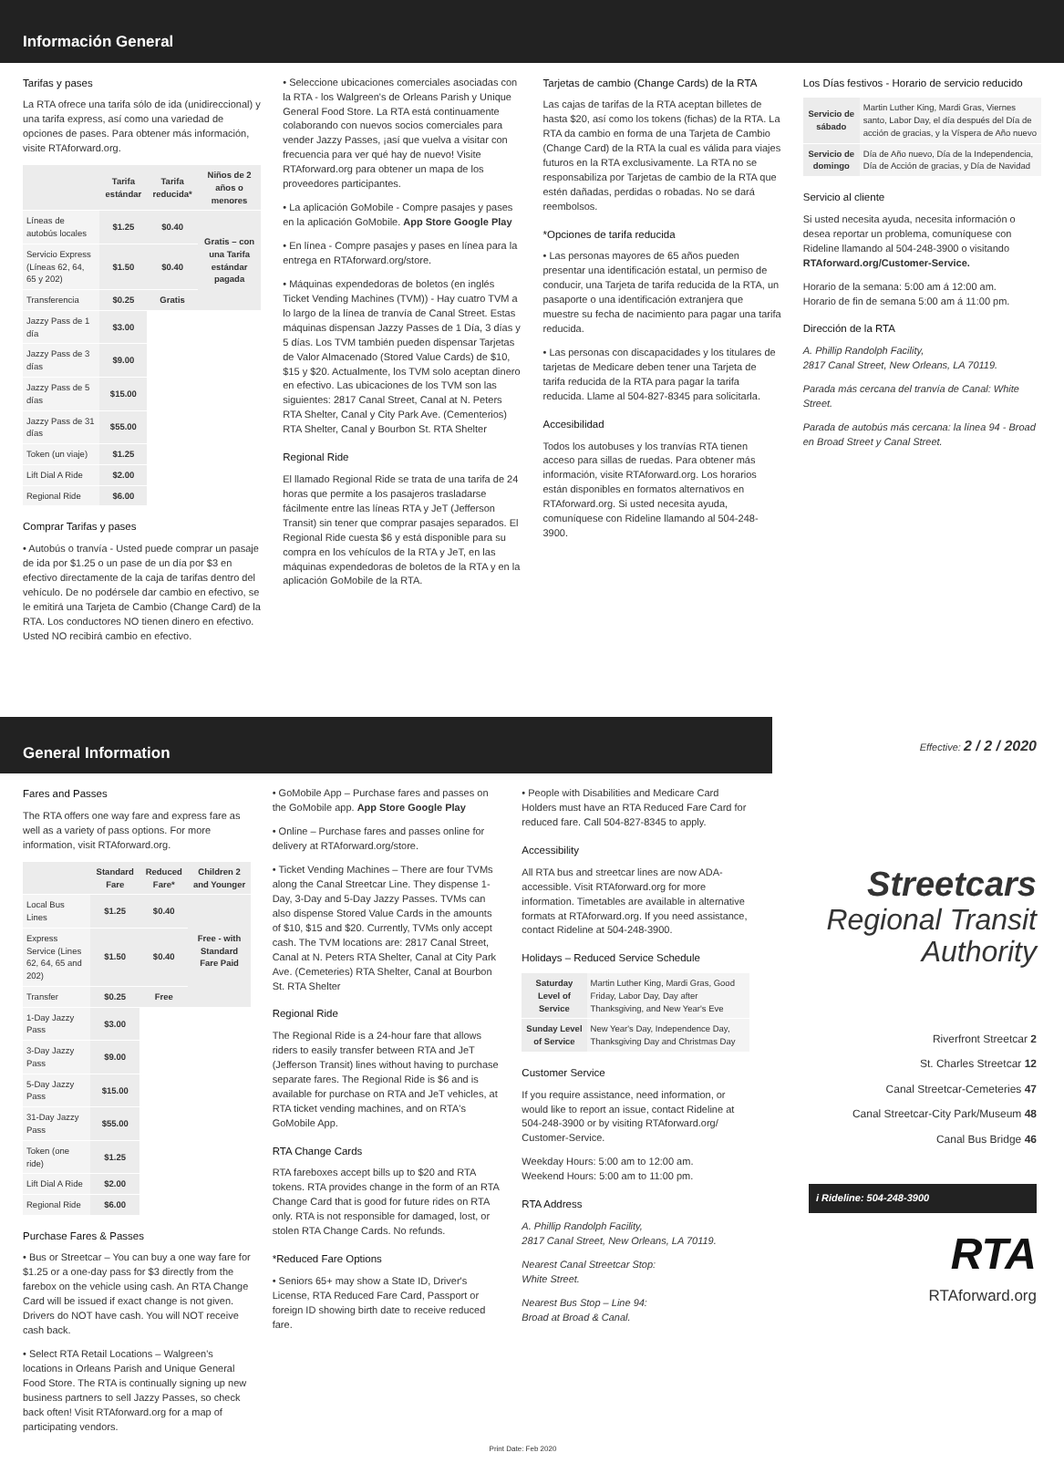Información General
Tarifas y pases
La RTA ofrece una tarifa sólo de ida (unidireccional) y una tarifa express, así como una variedad de opciones de pases. Para obtener más información, visite RTAforward.org.
| | Tarifa estándar | Tarifa reducida* | Niños de 2 años o menores |
| --- | --- | --- | --- |
| Líneas de autobús locales | $1.25 | $0.40 | Gratis – con una Tarifa estándar pagada |
| Servicio Express (Líneas 62, 64, 65 y 202) | $1.50 | $0.40 | |
| Transferencia | $0.25 | Gratis | |
| Jazzy Pass de 1 día | $3.00 | | |
| Jazzy Pass de 3 días | $9.00 | | |
| Jazzy Pass de 5 días | $15.00 | | |
| Jazzy Pass de 31 días | $55.00 | | |
| Token (un viaje) | $1.25 | | |
| Lift Dial A Ride | $2.00 | | |
| Regional Ride | $6.00 | | |
Comprar Tarifas y pases
• Autobús o tranvía - Usted puede comprar un pasaje de ida por $1.25 o un pase de un día por $3 en efectivo directamente de la caja de tarifas dentro del vehículo. De no podérsele dar cambio en efectivo, se le emitirá una Tarjeta de Cambio (Change Card) de la RTA. Los conductores NO tienen dinero en efectivo. Usted NO recibirá cambio en efectivo.
• Seleccione ubicaciones comerciales asociadas con la RTA - los Walgreen's de Orleans Parish y Unique General Food Store. La RTA está continuamente colaborando con nuevos socios comerciales para vender Jazzy Passes, ¡así que vuelva a visitar con frecuencia para ver qué hay de nuevo! Visite RTAforward.org para obtener un mapa de los proveedores participantes.
• La aplicación GoMobile - Compre pasajes y pases en la aplicación GoMobile. App Store Google Play
• En línea - Compre pasajes y pases en línea para la entrega en RTAforward.org/store.
• Máquinas expendedoras de boletos (en inglés Ticket Vending Machines (TVM)) - Hay cuatro TVM a lo largo de la línea de tranvía de Canal Street. Estas máquinas dispensan Jazzy Passes de 1 Día, 3 días y 5 días. Los TVM también pueden dispensar Tarjetas de Valor Almacenado (Stored Value Cards) de $10, $15 y $20. Actualmente, los TVM solo aceptan dinero en efectivo. Las ubicaciones de los TVM son las siguientes: 2817 Canal Street, Canal at N. Peters RTA Shelter, Canal y City Park Ave. (Cementerios) RTA Shelter, Canal y Bourbon St. RTA Shelter
Regional Ride
El llamado Regional Ride se trata de una tarifa de 24 horas que permite a los pasajeros trasladarse fácilmente entre las líneas RTA y JeT (Jefferson Transit) sin tener que comprar pasajes separados. El Regional Ride cuesta $6 y está disponible para su compra en los vehículos de la RTA y JeT, en las máquinas expendedoras de boletos de la RTA y en la aplicación GoMobile de la RTA.
Tarjetas de cambio (Change Cards) de la RTA
Las cajas de tarifas de la RTA aceptan billetes de hasta $20, así como los tokens (fichas) de la RTA. La RTA da cambio en forma de una Tarjeta de Cambio (Change Card) de la RTA la cual es válida para viajes futuros en la RTA exclusivamente. La RTA no se responsabiliza por Tarjetas de cambio de la RTA que estén dañadas, perdidas o robadas. No se dará reembolsos.
*Opciones de tarifa reducida
• Las personas mayores de 65 años pueden presentar una identificación estatal, un permiso de conducir, una Tarjeta de tarifa reducida de la RTA, un pasaporte o una identificación extranjera que muestre su fecha de nacimiento para pagar una tarifa reducida.
• Las personas con discapacidades y los titulares de tarjetas de Medicare deben tener una Tarjeta de tarifa reducida de la RTA para pagar la tarifa reducida. Llame al 504-827-8345 para solicitarla.
Accesibilidad
Todos los autobuses y los tranvías RTA tienen acceso para sillas de ruedas. Para obtener más información, visite RTAforward.org. Los horarios están disponibles en formatos alternativos en RTAforward.org. Si usted necesita ayuda, comuníquese con Rideline llamando al 504-248-3900.
Los Días festivos - Horario de servicio reducido
| Servicio de sábado | Martin Luther King, Mardi Gras, Viernes santo, Labor Day, el día después del Día de acción de gracias, y la Víspera de Año nuevo |
| Servicio de domingo | Día de Año nuevo, Día de la Independencia, Día de Acción de gracias, y Día de Navidad |
Servicio al cliente
Si usted necesita ayuda, necesita información o desea reportar un problema, comuníquese con Rideline llamando al 504-248-3900 o visitando RTAforward.org/Customer-Service.
Horario de la semana: 5:00 am á 12:00 am.
Horario de fin de semana 5:00 am á 11:00 pm.
Dirección de la RTA
A. Phillip Randolph Facility,
2817 Canal Street, New Orleans, LA 70119.
Parada más cercana del tranvía de Canal: White Street.
Parada de autobús más cercana: la línea 94 - Broad en Broad Street y Canal Street.
General Information
Fares and Passes
The RTA offers one way fare and express fare as well as a variety of pass options. For more information, visit RTAforward.org.
| | Standard Fare | Reduced Fare* | Children 2 and Younger |
| --- | --- | --- | --- |
| Local Bus Lines | $1.25 | $0.40 | Free - with Standard Fare Paid |
| Express Service (Lines 62, 64, 65 and 202) | $1.50 | $0.40 | |
| Transfer | $0.25 | Free | |
| 1-Day Jazzy Pass | $3.00 | | |
| 3-Day Jazzy Pass | $9.00 | | |
| 5-Day Jazzy Pass | $15.00 | | |
| 31-Day Jazzy Pass | $55.00 | | |
| Token (one ride) | $1.25 | | |
| Lift Dial A Ride | $2.00 | | |
| Regional Ride | $6.00 | | |
Purchase Fares & Passes
• Bus or Streetcar – You can buy a one way fare for $1.25 or a one-day pass for $3 directly from the farebox on the vehicle using cash. An RTA Change Card will be issued if exact change is not given. Drivers do NOT have cash. You will NOT receive cash back.
• Select RTA Retail Locations – Walgreen's locations in Orleans Parish and Unique General Food Store. The RTA is continually signing up new business partners to sell Jazzy Passes, so check back often! Visit RTAforward.org for a map of participating vendors.
• GoMobile App – Purchase fares and passes on the GoMobile app. App Store Google Play
• Online – Purchase fares and passes online for delivery at RTAforward.org/store.
• Ticket Vending Machines – There are four TVMs along the Canal Streetcar Line. They dispense 1- Day, 3-Day and 5-Day Jazzy Passes. TVMs can also dispense Stored Value Cards in the amounts of $10, $15 and $20. Currently, TVMs only accept cash. The TVM locations are: 2817 Canal Street, Canal at N. Peters RTA Shelter, Canal at City Park Ave. (Cemeteries) RTA Shelter, Canal at Bourbon St. RTA Shelter
Regional Ride
The Regional Ride is a 24-hour fare that allows riders to easily transfer between RTA and JeT (Jefferson Transit) lines without having to purchase separate fares. The Regional Ride is $6 and is available for purchase on RTA and JeT vehicles, at RTA ticket vending machines, and on RTA's GoMobile App.
RTA Change Cards
RTA fareboxes accept bills up to $20 and RTA tokens. RTA provides change in the form of an RTA Change Card that is good for future rides on RTA only. RTA is not responsible for damaged, lost, or stolen RTA Change Cards. No refunds.
*Reduced Fare Options
• Seniors 65+ may show a State ID, Driver's License, RTA Reduced Fare Card, Passport or foreign ID showing birth date to receive reduced fare.
• People with Disabilities and Medicare Card Holders must have an RTA Reduced Fare Card for reduced fare. Call 504-827-8345 to apply.
Accessibility
All RTA bus and streetcar lines are now ADA-accessible. Visit RTAforward.org for more information. Timetables are available in alternative formats at RTAforward.org. If you need assistance, contact Rideline at 504-248-3900.
Holidays – Reduced Service Schedule
| Saturday Level of Service | Martin Luther King, Mardi Gras, Good Friday, Labor Day, Day after Thanksgiving, and New Year's Eve |
| Sunday Level of Service | New Year's Day, Independence Day, Thanksgiving Day and Christmas Day |
Customer Service
If you require assistance, need information, or would like to report an issue, contact Rideline at 504-248-3900 or by visiting RTAforward.org/ Customer-Service.
Weekday Hours: 5:00 am to 12:00 am.
Weekend Hours: 5:00 am to 11:00 pm.
RTA Address
A. Phillip Randolph Facility,
2817 Canal Street, New Orleans, LA 70119.
Nearest Canal Streetcar Stop:
White Street.
Nearest Bus Stop – Line 94:
Broad at Broad & Canal.
Print Date: Feb 2020
Effective: 2 / 2 / 2020
Streetcars
Regional Transit Authority
Riverfront Streetcar 2
St. Charles Streetcar 12
Canal Streetcar-Cemeteries 47
Canal Streetcar-City Park/Museum 48
Canal Bus Bridge 46
i Rideline: 504-248-3900
RTA
RTAforward.org